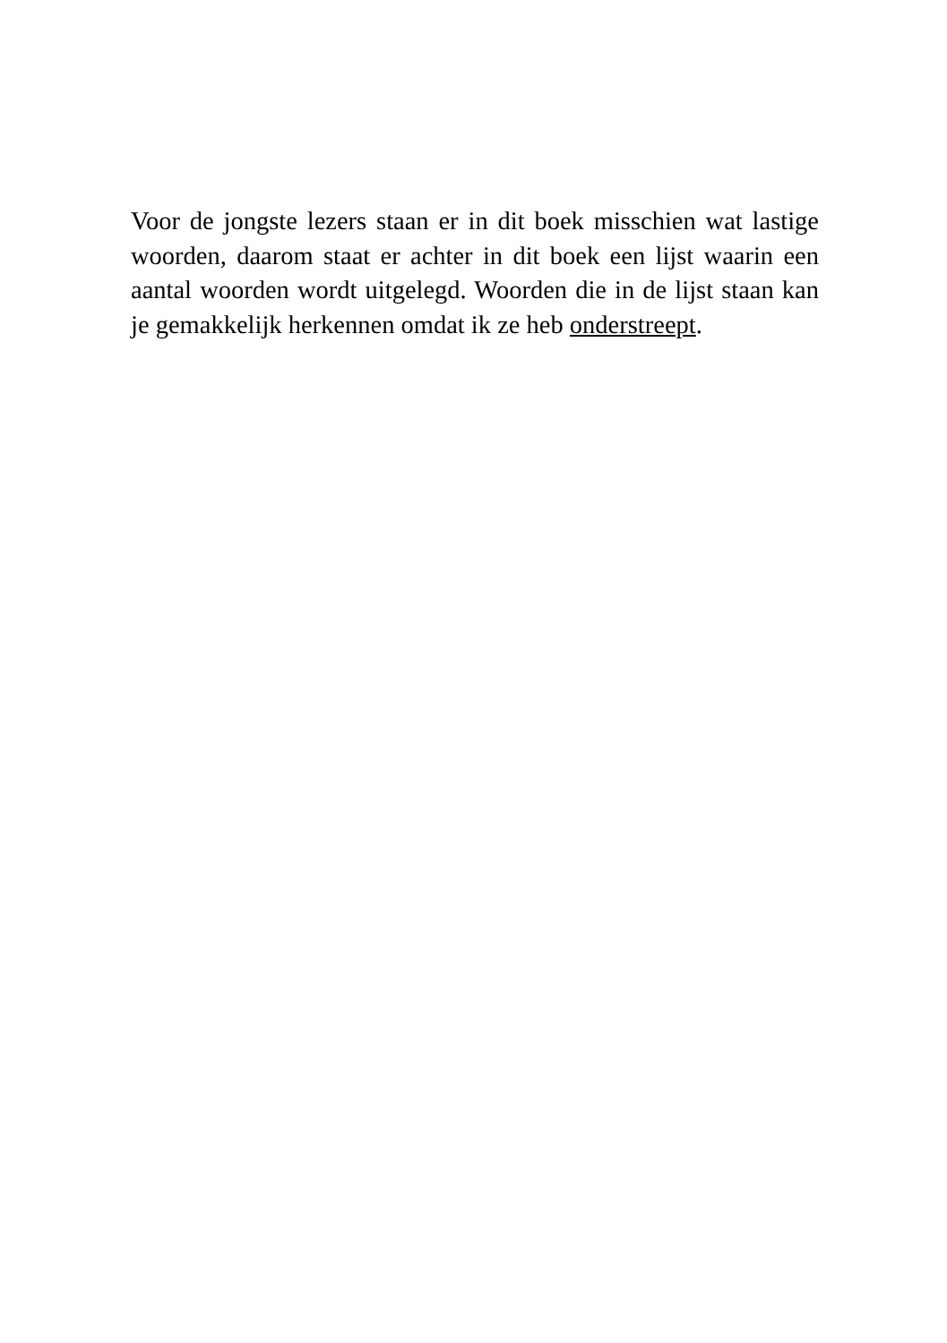Voor de jongste lezers staan er in dit boek misschien wat lastige woorden, daarom staat er achter in dit boek een lijst waarin een aantal woorden wordt uitgelegd. Woorden die in de lijst staan kan je gemakkelijk herkennen omdat ik ze heb onderstreept.